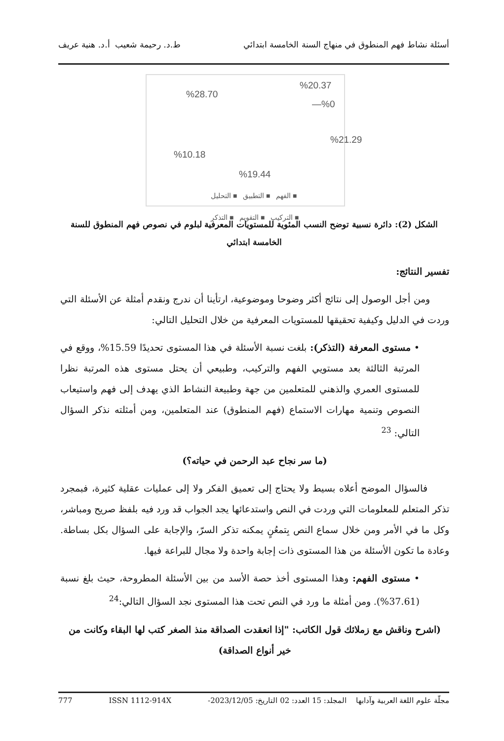أسئلة نشاط فهم المنطوق في منهاج السنة الخامسة ابتدائي ط.د. رحيمة شعيب أ.د. هنية عريف
%20.37
%28.70
—%0
%21.29
%10.18
%19.44
■ الفهم ■ التطبيق ■ التحليل
■ التركيب ■ التقويم ■ التذكر
الشكل (2): دائرة نسبية توضح النسب المئوية للمستويات المعرفية لبلوم في نصوص فهم المنطوق للسنة الخامسة ابتدائي
تفسير النتائج:
ومن أجل الوصول إلى نتائج أكثر وضوحا وموضوعية، ارتأينا أن ندرج ونقدم أمثلة عن الأسئلة التي وردت في الدليل وكيفية تحقيقها للمستويات المعرفية من خلال التحليل التالي:
• مستوى المعرفة (التذكر): بلغت نسبة الأسئلة في هذا المستوى تحديدًا 15.59%، ووقع في المرتبة الثالثة بعد مستويي الفهم والتركيب، وطبيعي أن يحتل مستوى هذه المرتبة نظرا للمستوى العمري والذهني للمتعلمين من جهة وطبيعة النشاط الذي يهدف إلى فهم واستيعاب النصوص وتنمية مهارات الاستماع (فهم المنطوق) عند المتعلمين، ومن أمثلته نذكر السؤال التالي: <sup>23</sup>
(ما سر نجاح عبد الرحمن في حياته؟)
فالسؤال الموضح أعلاه بسيط ولا يحتاج إلى تعميق الفكر ولا إلى عمليات عقلية كثيرة، فبمجرد تذكر المتعلم للمعلومات التي وردت في النص واستدعائها يجد الجواب قد ورد فيه بلفظ صريح ومباشر، وكل ما في الأمر ومن خلال سماع النص بِتمعُنٍ يمكنه تذكر السرّ، والإجابة على السؤال بكل بساطة. وعادة ما تكون الأسئلة من هذا المستوى ذات إجابة واحدة ولا مجال للبراعة فيها.
• مستوى الفهم: وهذا المستوى أخذ حصة الأسد من بين الأسئلة المطروحة، حيث بلغ نسبة (37.61%). ومن أمثلة ما ورد في النص تحت هذا المستوى نجد السؤال التالي:<sup>24</sup>
(اشرح وناقش مع زملائك قول الكاتب: "إذا انعقدت الصداقة منذ الصغر كتب لها البقاء وكانت من خير أنواع الصداقة)
مجلّة علوم اللغة العربية وآدابها المجلد: 15 العدد: 02 التاريخ: 2023/12/05- ISSN 1112-914X 777